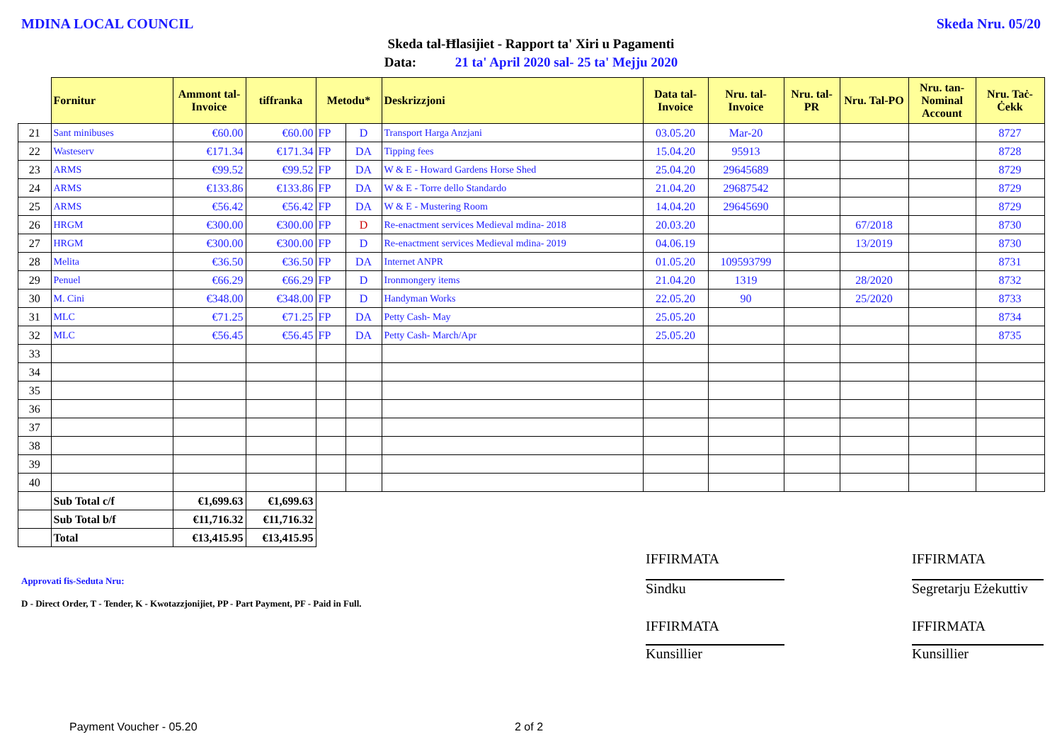MDINA LOCAL COUNCIL Skeda Nru. 05/20
Skeda tal-Ħlasijiet - Rapport ta' Xiri u Pagamenti
Data: 21 ta' April 2020 sal- 25 ta' Mejju 2020
| | Fornitur | Ammont tal-Invoice | tiffranka | Metodu* | | Deskrizzjoni | Data tal-Invoice | Nru. tal-Invoice | Nru. tal-PR | Nru. Tal-PO | Nru. tan-Nominal Account | Nru. Taċ-Ċekk |
| --- | --- | --- | --- | --- | --- | --- | --- | --- | --- | --- | --- | --- |
| 21 | Sant minibuses | €60.00 | €60.00 | FP | D | Transport Harga Anzjani | 03.05.20 | Mar-20 | | | | 8727 |
| 22 | Wasteserv | €171.34 | €171.34 | FP | DA | Tipping fees | 15.04.20 | 95913 | | | | 8728 |
| 23 | ARMS | €99.52 | €99.52 | FP | DA | W & E - Howard Gardens Horse Shed | 25.04.20 | 29645689 | | | | 8729 |
| 24 | ARMS | €133.86 | €133.86 | FP | DA | W & E - Torre dello Standardo | 21.04.20 | 29687542 | | | | 8729 |
| 25 | ARMS | €56.42 | €56.42 | FP | DA | W & E - Mustering Room | 14.04.20 | 29645690 | | | | 8729 |
| 26 | HRGM | €300.00 | €300.00 | FP | D | Re-enactment services Medieval mdina- 2018 | 20.03.20 | | | 67/2018 | | 8730 |
| 27 | HRGM | €300.00 | €300.00 | FP | D | Re-enactment services Medieval mdina- 2019 | 04.06.19 | | | 13/2019 | | 8730 |
| 28 | Melita | €36.50 | €36.50 | FP | DA | Internet ANPR | 01.05.20 | 109593799 | | | | 8731 |
| 29 | Penuel | €66.29 | €66.29 | FP | D | Ironmongery items | 21.04.20 | 1319 | | 28/2020 | | 8732 |
| 30 | M. Cini | €348.00 | €348.00 | FP | D | Handyman Works | 22.05.20 | 90 | | 25/2020 | | 8733 |
| 31 | MLC | €71.25 | €71.25 | FP | DA | Petty Cash- May | 25.05.20 | | | | | 8734 |
| 32 | MLC | €56.45 | €56.45 | FP | DA | Petty Cash- March/Apr | 25.05.20 | | | | | 8735 |
| 33 | | | | | | | | | | | | |
| 34 | | | | | | | | | | | | |
| 35 | | | | | | | | | | | | |
| 36 | | | | | | | | | | | | |
| 37 | | | | | | | | | | | | |
| 38 | | | | | | | | | | | | |
| 39 | | | | | | | | | | | | |
| 40 | | | | | | | | | | | | |
| | Sub Total c/f | €1,699.63 | €1,699.63 | | | | | | | | | |
| | Sub Total b/f | €11,716.32 | €11,716.32 | | | | | | | | | |
| | Total | €13,415.95 | €13,415.95 | | | | | | | | | |
Approvati fis-Seduta Nru:
D - Direct Order, T - Tender, K - Kwotazzjonijiet, PP - Part Payment, PF - Paid in Full.
IFFIRMATA IFFIRMATA
Sindku
Segretarju Eżekuttiv
IFFIRMATA IFFIRMATA
Kunsillier Kunsillier
Payment Voucher - 05.20 2 of 2